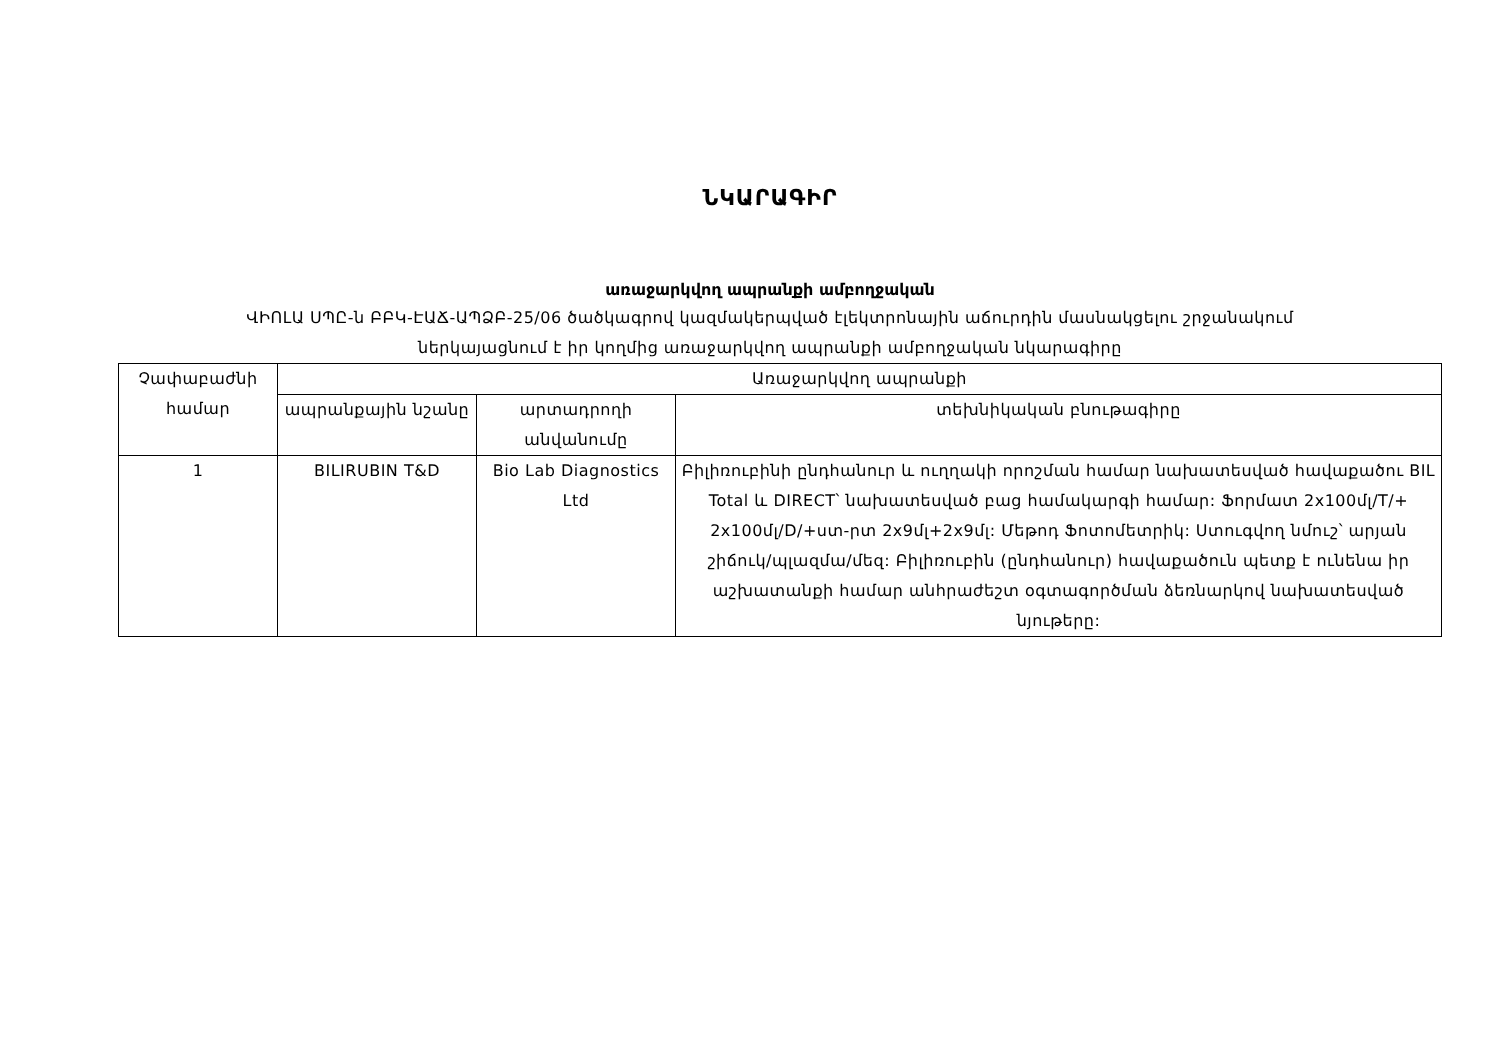ՆԿԱՐԱԳԻՐ
առաջարկվող ապրանքի ամբողջական
ՎԻՈԼԱ ՍՊԸ-ն ԲԲԿ-ԷԱՃ-ԱՊՁԲ-25/06 ծածկագրով կազմակերպված էլեկտրոնային աճուրդին մասնակցելու շրջանակում
ներկայացնում է իր կողմից առաջարկվող ապրանքի ամբողջական նկարագիրը
| Չափաբաժնի համար | Առաջարկվող ապրանքի | | |
| --- | --- | --- | --- |
| | ապրանքային նշանը | արտադրողի անվանումը | տեխնիկական բնութագիրը |
| 1 | BILIRUBIN T&D | Bio Lab Diagnostics Ltd | Բիլիռուբինի ընդհանուր և ուղղակի որոշման համար նախատեսված հավաքածու BIL Total և DIRECT՝ նախատեսված բաց համակարգի համար: Ֆորմատ 2x100մլ/T/+ 2x100մլ/D/+ստ-րտ 2x9մլ+2x9մլ: Մեթոդ Ֆոտոմետրիկ: Ստուգվող նմուշ՝ արյան շիճուկ/պլազմա/մեզ: Բիլիռուբին (ընդհանուր) հավաքածուն պետք է ունենա իր աշխատանքի համար անհրաժեշտ օգտագործման ձեռնարկով նախատեսված նյութերը: |